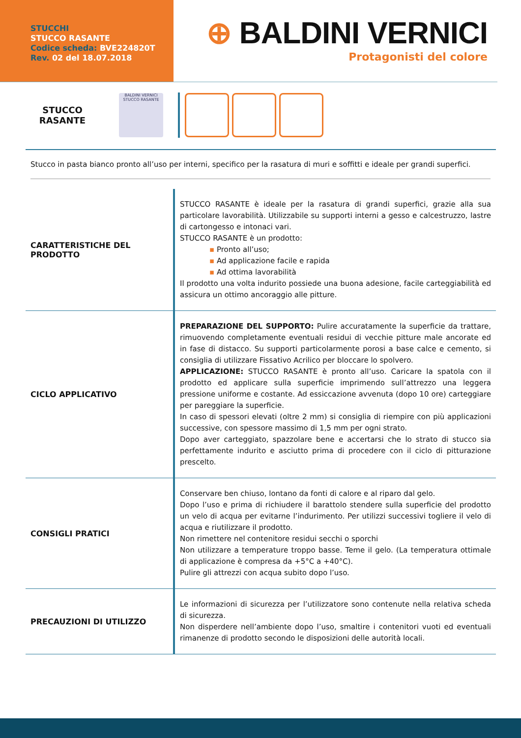STUCCHI
STUCCO RASANTE
Codice scheda: BVE224820T
Rev. 02 del 18.07.2018
⊕ BALDINI VERNICI
Protagonisti del colore
STUCCO
RASANTE
BALDINI VERNICI
STUCCO RASANTE
Stucco in pasta bianco pronto all’uso per interni, specifico per la rasatura di muri e soffitti e ideale per grandi superfici.
| CARATTERISTICHE DEL PRODOTTO | STUCCO RASANTE è ideale per la rasatura di grandi superfici, grazie alla sua particolare lavorabilità. Utilizzabile su supporti interni a gesso e calcestruzzo, lastre di cartongesso e intonaci vari. STUCCO RASANTE è un prodotto: ▪ Pronto all’uso; ▪ Ad applicazione facile e rapida ▪ Ad ottima lavorabilità Il prodotto una volta indurito possiede una buona adesione, facile carteggiabilità ed assicura un ottimo ancoraggio alle pitture. |
| CICLO APPLICATIVO | PREPARAZIONE DEL SUPPORTO: Pulire accuratamente la superficie da trattare, rimuovendo completamente eventuali residui di vecchie pitture male ancorate ed in fase di distacco. Su supporti particolarmente porosi a base calce e cemento, si consiglia di utilizzare Fissativo Acrilico per bloccare lo spolvero. APPLICAZIONE: STUCCO RASANTE è pronto all’uso. Caricare la spatola con il prodotto ed applicare sulla superficie imprimendo sull’attrezzo una leggera pressione uniforme e costante. Ad essiccazione avvenuta (dopo 10 ore) carteggiare per pareggiare la superficie. In caso di spessori elevati (oltre 2 mm) si consiglia di riempire con più applicazioni successive, con spessore massimo di 1,5 mm per ogni strato. Dopo aver carteggiato, spazzolare bene e accertarsi che lo strato di stucco sia perfettamente indurito e asciutto prima di procedere con il ciclo di pitturazione prescelto. |
| CONSIGLI PRATICI | Conservare ben chiuso, lontano da fonti di calore e al riparo dal gelo. Dopo l’uso e prima di richiudere il barattolo stendere sulla superficie del prodotto un velo di acqua per evitarne l’indurimento. Per utilizzi successivi togliere il velo di acqua e riutilizzare il prodotto. Non rimettere nel contenitore residui secchi o sporchi Non utilizzare a temperature troppo basse. Teme il gelo. (La temperatura ottimale di applicazione è compresa da +5°C a +40°C). Pulire gli attrezzi con acqua subito dopo l’uso. |
| PRECAUZIONI DI UTILIZZO | Le informazioni di sicurezza per l’utilizzatore sono contenute nella relativa scheda di sicurezza. Non disperdere nell’ambiente dopo l’uso, smaltire i contenitori vuoti ed eventuali rimanenze di prodotto secondo le disposizioni delle autorità locali. |